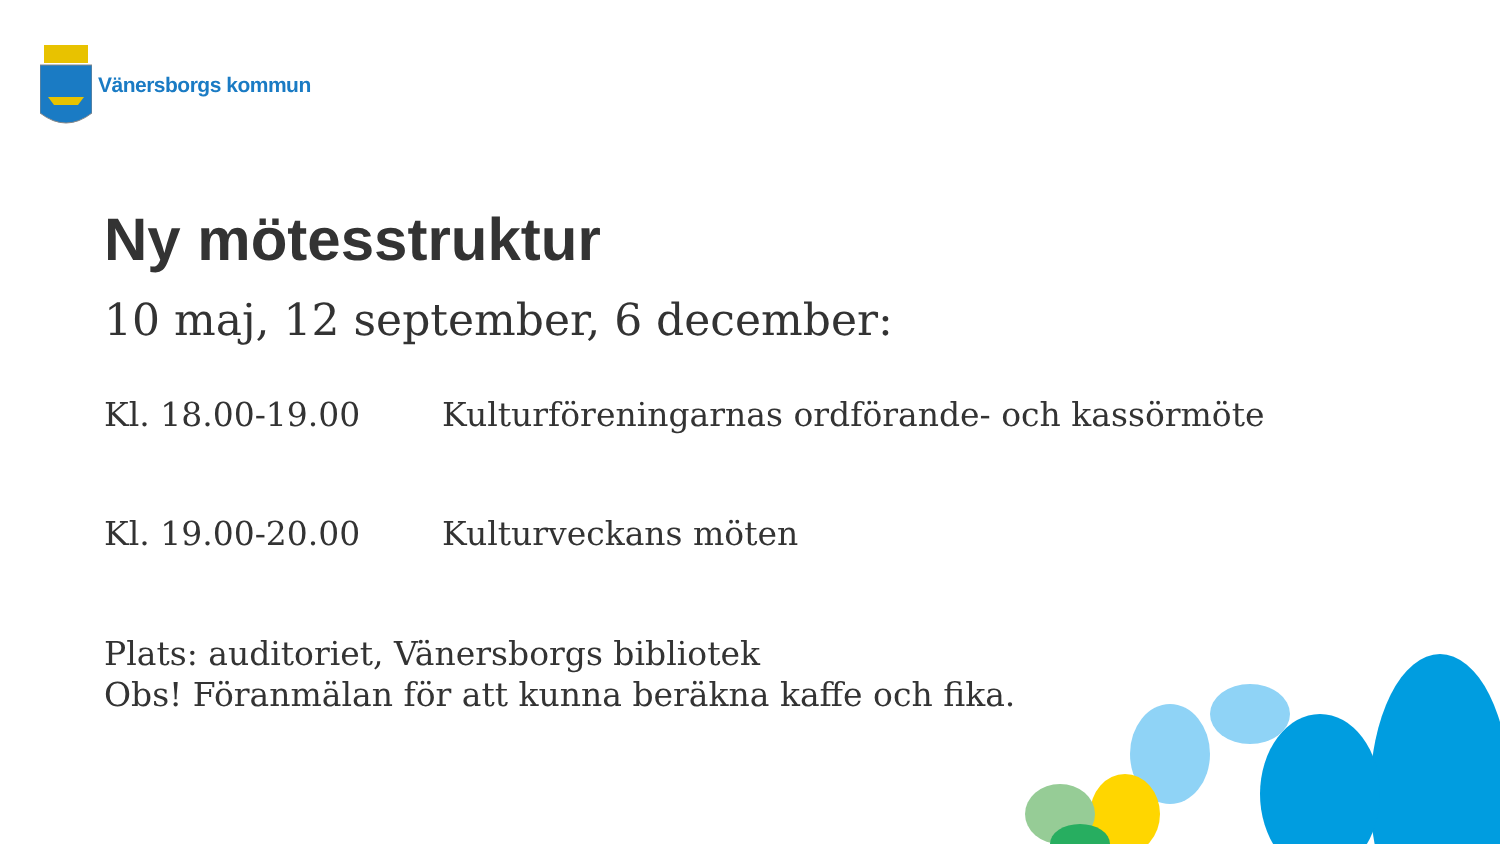Vänersborgs kommun
Ny mötesstruktur
10 maj, 12 september, 6 december:
Kl. 18.00-19.00 Kulturföreningarnas ordförande- och kassörmöte
Kl. 19.00-20.00 Kulturveckans möten
Plats: auditoriet, Vänersborgs bibliotek
Obs! Föranmälan för att kunna beräkna kaffe och fika.